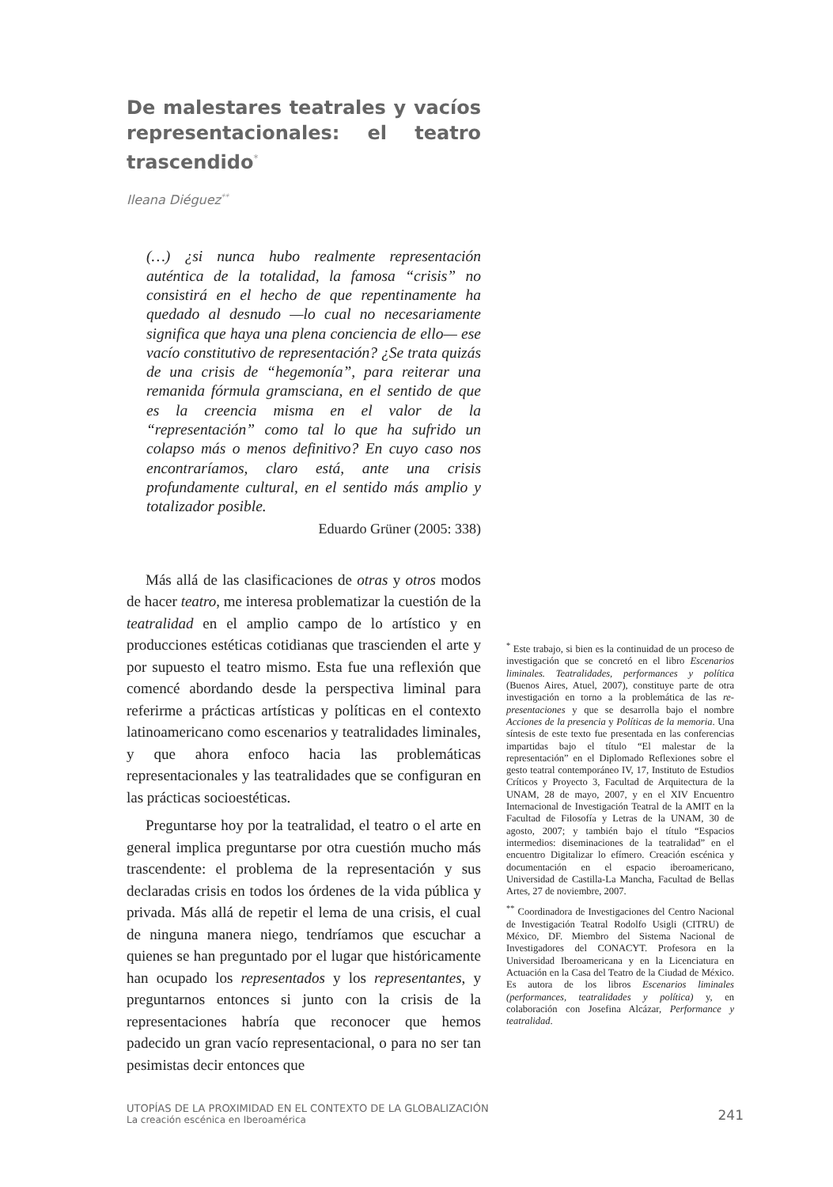De malestares teatrales y vacíos representacionales: el teatro trascendido<sup>*</sup>
Ileana Diéguez<sup>**</sup>
(…) ¿si nunca hubo realmente representación auténtica de la totalidad, la famosa “crisis” no consistirá en el hecho de que repentinamente ha quedado al desnudo —lo cual no necesariamente significa que haya una plena conciencia de ello— ese vacío constitutivo de representación? ¿Se trata quizás de una crisis de “hegemonía”, para reiterar una remanida fórmula gramsciana, en el sentido de que es la creencia misma en el valor de la “representación” como tal lo que ha sufrido un colapso más o menos definitivo? En cuyo caso nos encontraríamos, claro está, ante una crisis profundamente cultural, en el sentido más amplio y totalizador posible.
Eduardo Grüner (2005: 338)
Más allá de las clasificaciones de otras y otros modos de hacer teatro, me interesa problematizar la cuestión de la teatralidad en el amplio campo de lo artístico y en producciones estéticas cotidianas que trascienden el arte y por supuesto el teatro mismo. Esta fue una reflexión que comencé abordando desde la perspectiva liminal para referirme a prácticas artísticas y políticas en el contexto latinoamericano como escenarios y teatralidades liminales, y que ahora enfoco hacia las problemáticas representacionales y las teatralidades que se configuran en las prácticas socioestéticas.
Preguntarse hoy por la teatralidad, el teatro o el arte en general implica preguntarse por otra cuestión mucho más trascendente: el problema de la representación y sus declaradas crisis en todos los órdenes de la vida pública y privada. Más allá de repetir el lema de una crisis, el cual de ninguna manera niego, tendríamos que escuchar a quienes se han preguntado por el lugar que históricamente han ocupado los representados y los representantes, y preguntarnos entonces si junto con la crisis de la representaciones habría que reconocer que hemos padecido un gran vacío representacional, o para no ser tan pesimistas decir entonces que
<sup>*</sup> Este trabajo, si bien es la continuidad de un proceso de investigación que se concretó en el libro Escenarios liminales. Teatralidades, performances y política (Buenos Aires, Atuel, 2007), constituye parte de otra investigación en torno a la problemática de las re-presentaciones y que se desarrolla bajo el nombre Acciones de la presencia y Políticas de la memoria. Una síntesis de este texto fue presentada en las conferencias impartidas bajo el título “El malestar de la representación” en el Diplomado Reflexiones sobre el gesto teatral contemporáneo IV, 17, Instituto de Estudios Críticos y Proyecto 3, Facultad de Arquitectura de la UNAM, 28 de mayo, 2007, y en el XIV Encuentro Internacional de Investigación Teatral de la AMIT en la Facultad de Filosofía y Letras de la UNAM, 30 de agosto, 2007; y también bajo el título “Espacios intermedios: diseminaciones de la teatralidad” en el encuentro Digitalizar lo efímero. Creación escénica y documentación en el espacio iberoamericano, Universidad de Castilla-La Mancha, Facultad de Bellas Artes, 27 de noviembre, 2007.
<sup>**</sup> Coordinadora de Investigaciones del Centro Nacional de Investigación Teatral Rodolfo Usigli (CITRU) de México, DF. Miembro del Sistema Nacional de Investigadores del CONACYT. Profesora en la Universidad Iberoamericana y en la Licenciatura en Actuación en la Casa del Teatro de la Ciudad de México. Es autora de los libros Escenarios liminales (performances, teatralidades y política) y, en colaboración con Josefina Alcázar, Performance y teatralidad.
UTOPÍAS DE LA PROXIMIDAD EN EL CONTEXTO DE LA GLOBALIZACIÓN
La creación escénica en Iberoamérica
241